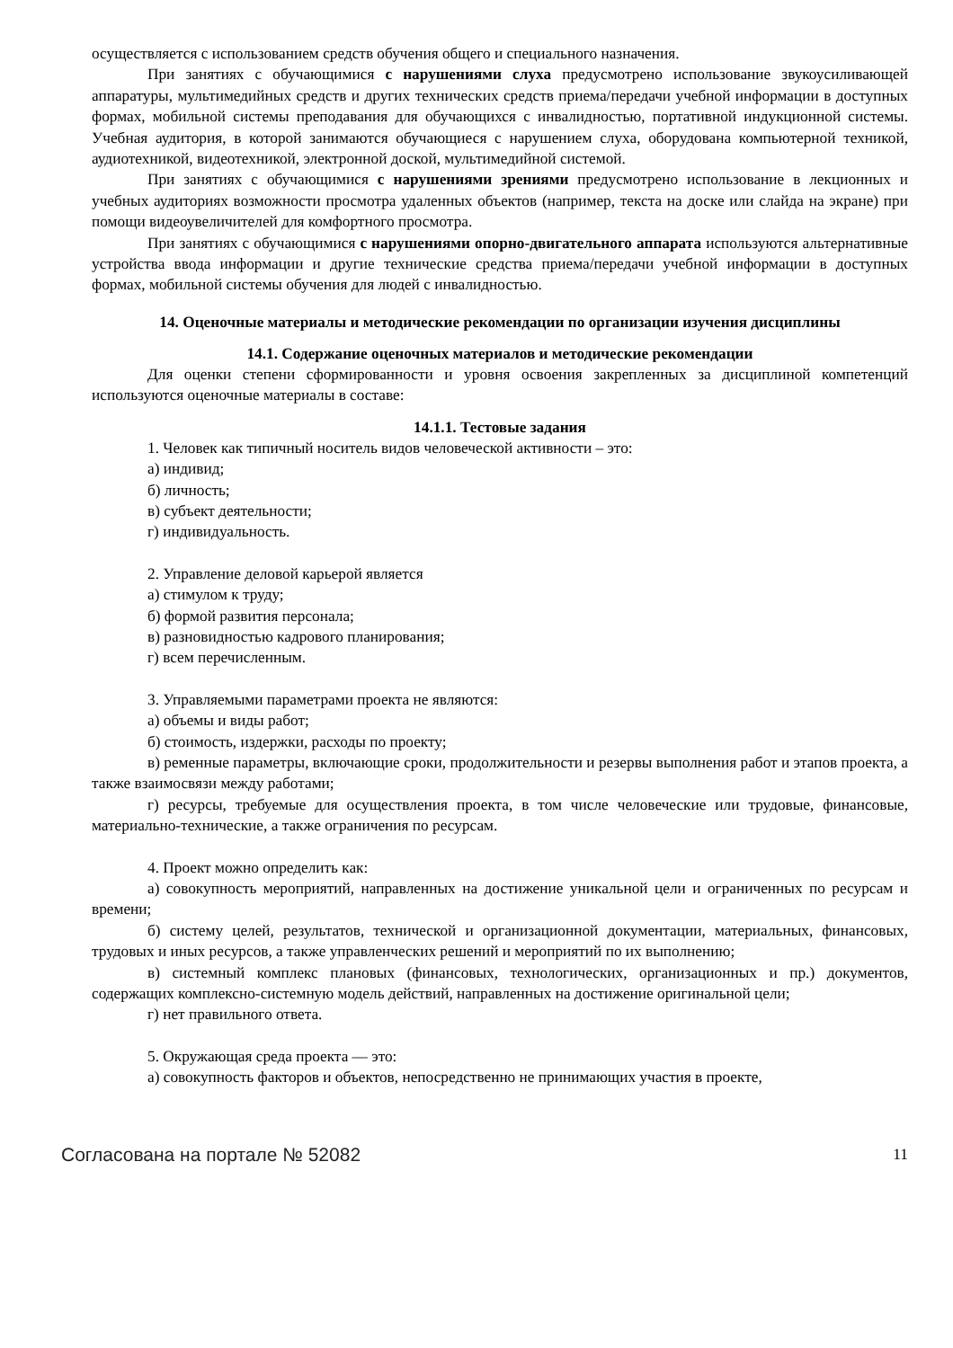осуществляется с использованием средств обучения общего и специального назначения.
При занятиях с обучающимися с нарушениями слуха предусмотрено использование звукоусиливающей аппаратуры, мультимедийных средств и других технических средств приема/передачи учебной информации в доступных формах, мобильной системы преподавания для обучающихся с инвалидностью, портативной индукционной системы. Учебная аудитория, в которой занимаются обучающиеся с нарушением слуха, оборудована компьютерной техникой, аудиотехникой, видеотехникой, электронной доской, мультимедийной системой.
При занятиях с обучающимися с нарушениями зрениями предусмотрено использование в лекционных и учебных аудиториях возможности просмотра удаленных объектов (например, текста на доске или слайда на экране) при помощи видеоувеличителей для комфортного просмотра.
При занятиях с обучающимися с нарушениями опорно-двигательного аппарата используются альтернативные устройства ввода информации и другие технические средства приема/передачи учебной информации в доступных формах, мобильной системы обучения для людей с инвалидностью.
14. Оценочные материалы и методические рекомендации по организации изучения дисциплины
14.1. Содержание оценочных материалов и методические рекомендации
Для оценки степени сформированности и уровня освоения закрепленных за дисциплиной компетенций используются оценочные материалы в составе:
14.1.1. Тестовые задания
1. Человек как типичный носитель видов человеческой активности – это:
а) индивид;
б) личность;
в) субъект деятельности;
г) индивидуальность.
2. Управление деловой карьерой является
а) стимулом к труду;
б) формой развития персонала;
в) разновидностью кадрового планирования;
г) всем перечисленным.
3. Управляемыми параметрами проекта не являются:
а) объемы и виды работ;
б) стоимость, издержки, расходы по проекту;
в) ременные параметры, включающие сроки, продолжительности и резервы выполнения работ и этапов проекта, а также взаимосвязи между работами;
г) ресурсы, требуемые для осуществления проекта, в том числе человеческие или трудовые, финансовые, материально-технические, а также ограничения по ресурсам.
4. Проект можно определить как:
а) совокупность мероприятий, направленных на достижение уникальной цели и ограниченных по ресурсам и времени;
б) систему целей, результатов, технической и организационной документации, материальных, финансовых, трудовых и иных ресурсов, а также управленческих решений и мероприятий по их выполнению;
в) системный комплекс плановых (финансовых, технологических, организационных и пр.) документов, содержащих комплексно-системную модель действий, направленных на достижение оригинальной цели;
г) нет правильного ответа.
5. Окружающая среда проекта — это:
а) совокупность факторов и объектов, непосредственно не принимающих участия в проекте,
Согласована на портале № 52082 11